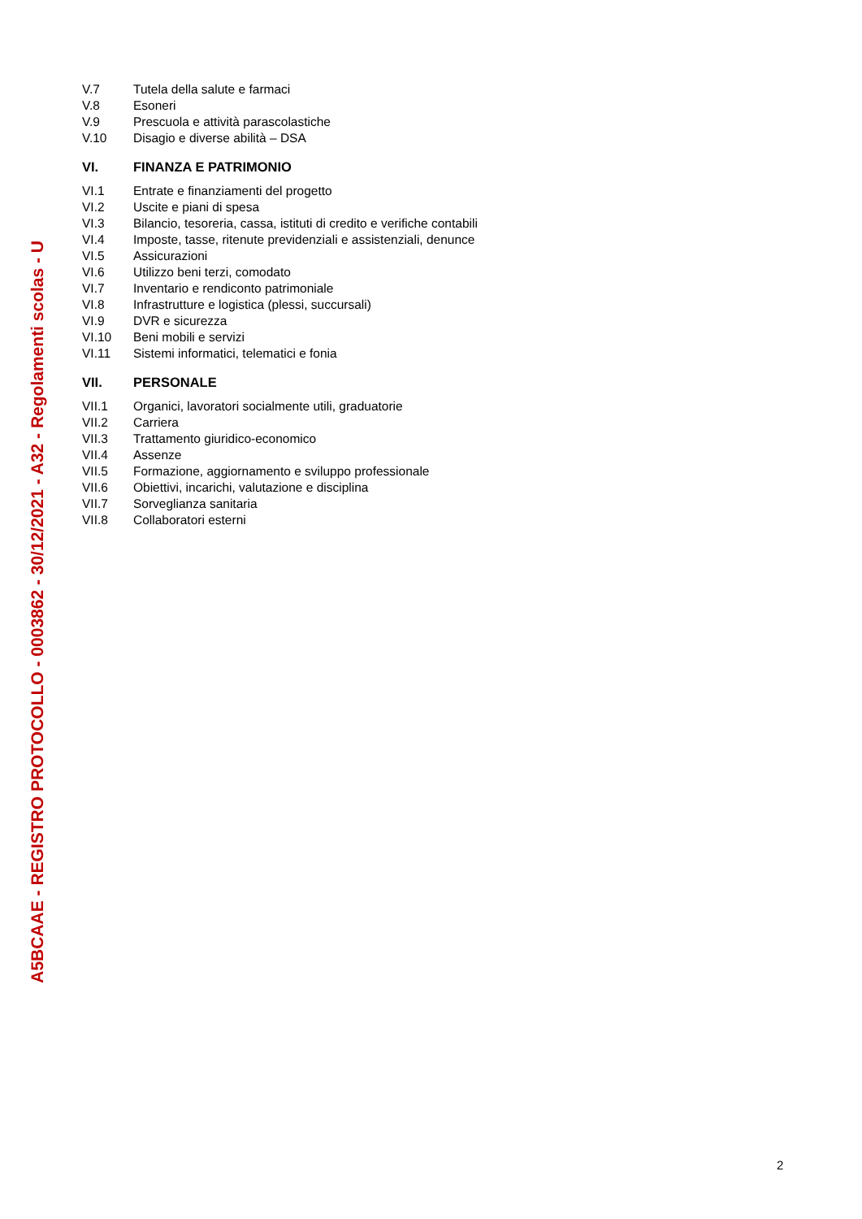A5BCAAE - REGISTRO PROTOCOLLO - 0003862 - 30/12/2021 - A32 - Regolamenti scolas - U
V.7 Tutela della salute e farmaci
V.8 Esoneri
V.9 Prescuola e attività parascolastiche
V.10 Disagio e diverse abilità – DSA
VI. FINANZA E PATRIMONIO
VI.1 Entrate e finanziamenti del progetto
VI.2 Uscite e piani di spesa
VI.3 Bilancio, tesoreria, cassa, istituti di credito e verifiche contabili
VI.4 Imposte, tasse, ritenute previdenziali e assistenziali, denunce
VI.5 Assicurazioni
VI.6 Utilizzo beni terzi, comodato
VI.7 Inventario e rendiconto patrimoniale
VI.8 Infrastrutture e logistica (plessi, succursali)
VI.9 DVR e sicurezza
VI.10 Beni mobili e servizi
VI.11 Sistemi informatici, telematici e fonia
VII. PERSONALE
VII.1 Organici, lavoratori socialmente utili, graduatorie
VII.2 Carriera
VII.3 Trattamento giuridico-economico
VII.4 Assenze
VII.5 Formazione, aggiornamento e sviluppo professionale
VII.6 Obiettivi, incarichi, valutazione e disciplina
VII.7 Sorveglianza sanitaria
VII.8 Collaboratori esterni
2